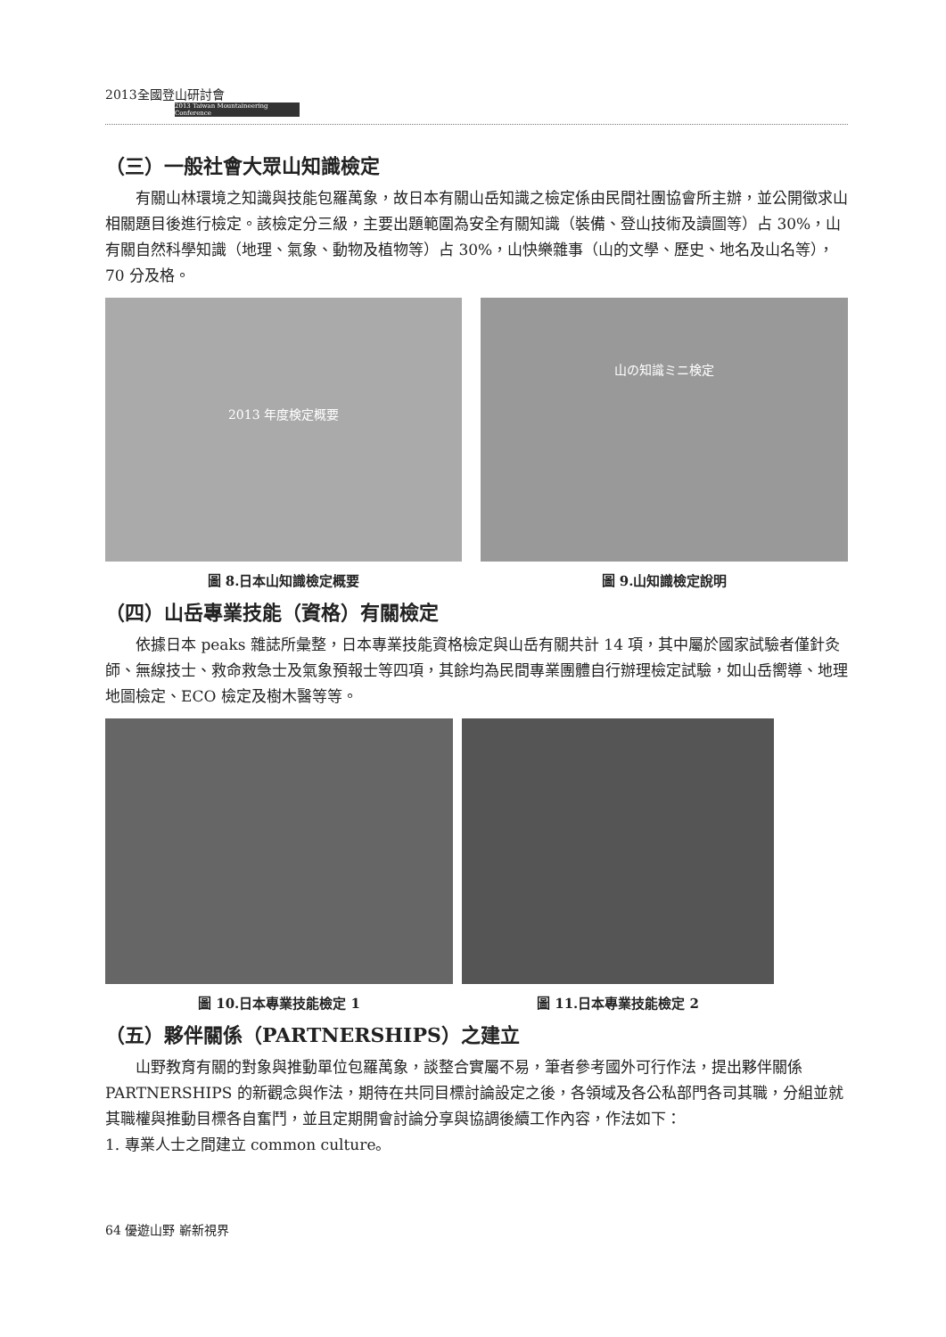2013全國登山研討會
2013 Taiwan Mountaineering Conference
（三）一般社會大眾山知識檢定
有關山林環境之知識與技能包羅萬象，故日本有關山岳知識之檢定係由民間社團協會所主辦，並公開徵求山相關題目後進行檢定。該檢定分三級，主要出題範圍為安全有關知識（裝備、登山技術及讀圖等）占 30%，山有關自然科學知識（地理、氣象、動物及植物等）占 30%，山快樂雜事（山的文學、歷史、地名及山名等），70 分及格。
2013 年度検定概要
圖 8.日本山知識檢定概要
山の知識ミニ検定
圖 9.山知識檢定說明
（四）山岳專業技能（資格）有關檢定
依據日本 peaks 雜誌所彙整，日本專業技能資格檢定與山岳有關共計 14 項，其中屬於國家試驗者僅針灸師、無線技士、救命救急士及氣象預報士等四項，其餘均為民間專業團體自行辦理檢定試驗，如山岳嚮導、地理地圖檢定、ECO 檢定及樹木醫等等。
圖 10.日本專業技能檢定 1 圖 11.日本專業技能檢定 2
（五）夥伴關係（PARTNERSHIPS）之建立
山野教育有關的對象與推動單位包羅萬象，談整合實屬不易，筆者參考國外可行作法，提出夥伴關係 PARTNERSHIPS 的新觀念與作法，期待在共同目標討論設定之後，各領域及各公私部門各司其職，分組並就其職權與推動目標各自奮鬥，並且定期開會討論分享與協調後續工作內容，作法如下：
1. 專業人士之間建立 common culture。
64 優遊山野 嶄新視界